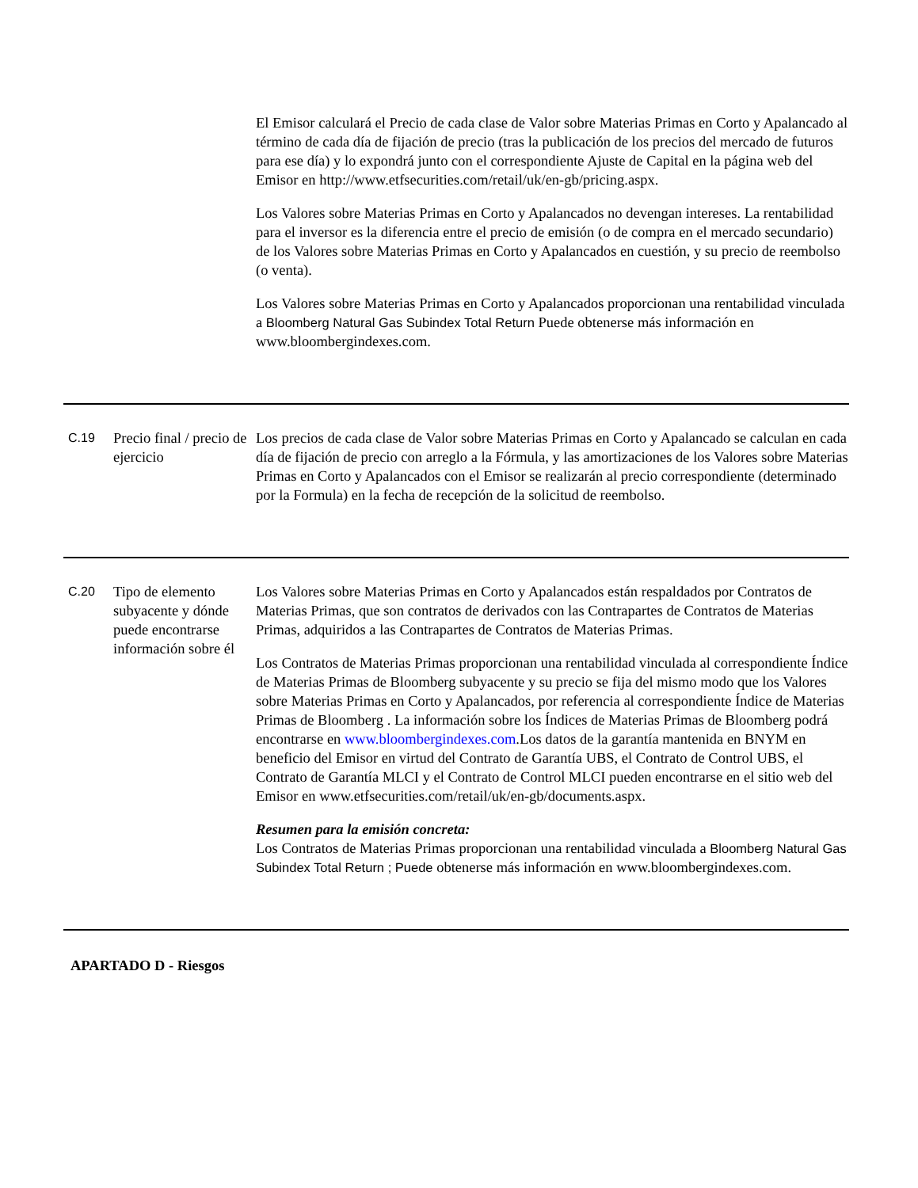| | | El Emisor calculará el Precio de cada clase de Valor sobre Materias Primas en Corto y Apalancado al término de cada día de fijación de precio (tras la publicación de los precios del mercado de futuros para ese día) y lo expondrá junto con el correspondiente Ajuste de Capital en la página web del Emisor en http://www.etfsecurities.com/retail/uk/en-gb/pricing.aspx. Los Valores sobre Materias Primas en Corto y Apalancados no devengan intereses. La rentabilidad para el inversor es la diferencia entre el precio de emisión (o de compra en el mercado secundario) de los Valores sobre Materias Primas en Corto y Apalancados en cuestión, y su precio de reembolso (o venta). Los Valores sobre Materias Primas en Corto y Apalancados proporcionan una rentabilidad vinculada a Bloomberg Natural Gas Subindex Total Return Puede obtenerse más información en www.bloombergindexes.com. |
| C.19 | Precio final / precio de ejercicio | Los precios de cada clase de Valor sobre Materias Primas en Corto y Apalancado se calculan en cada día de fijación de precio con arreglo a la Fórmula, y las amortizaciones de los Valores sobre Materias Primas en Corto y Apalancados con el Emisor se realizarán al precio correspondiente (determinado por la Formula) en la fecha de recepción de la solicitud de reembolso. |
| C.20 | Tipo de elemento subyacente y dónde puede encontrarse información sobre él | Los Valores sobre Materias Primas en Corto y Apalancados están respaldados por Contratos de Materias Primas, que son contratos de derivados con las Contrapartes de Contratos de Materias Primas, adquiridos a las Contrapartes de Contratos de Materias Primas. Los Contratos de Materias Primas proporcionan una rentabilidad vinculada al correspondiente Índice de Materias Primas de Bloomberg subyacente y su precio se fija del mismo modo que los Valores sobre Materias Primas en Corto y Apalancados, por referencia al correspondiente Índice de Materias Primas de Bloomberg . La información sobre los Índices de Materias Primas de Bloomberg podrá encontrarse en www.bloombergindexes.com .Los datos de la garantía mantenida en BNYM en beneficio del Emisor en virtud del Contrato de Garantía UBS, el Contrato de Control UBS, el Contrato de Garantía MLCI y el Contrato de Control MLCI pueden encontrarse en el sitio web del Emisor en www.etfsecurities.com/retail/uk/en-gb/documents.aspx. Resumen para la emisión concreta: Los Contratos de Materias Primas proporcionan una rentabilidad vinculada a Bloomberg Natural Gas Subindex Total Return ; Puede obtenerse más información en www.bloombergindexes.com. |
APARTADO D - Riesgos